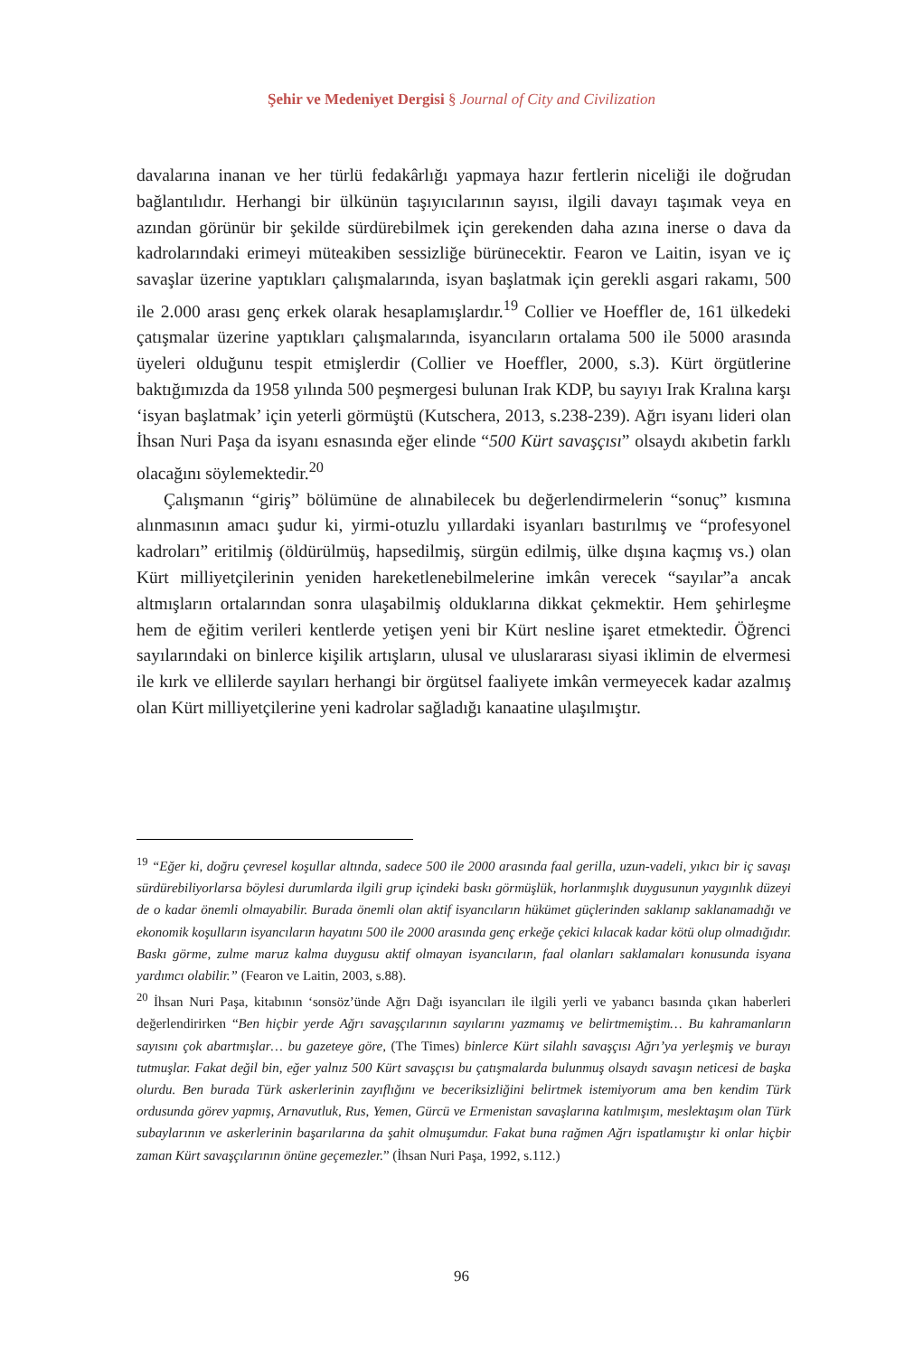Şehir ve Medeniyet Dergisi § Journal of City and Civilization
davalarına inanan ve her türlü fedakârlığı yapmaya hazır fertlerin niceliği ile doğrudan bağlantılıdır. Herhangi bir ülkünün taşıyıcılarının sayısı, ilgili davayı taşımak veya en azından görünür bir şekilde sürdürebilmek için gerekenden daha azına inerse o dava da kadrolarındaki erimeyi müteakiben sessizliğe bürünecektir. Fearon ve Laitin, isyan ve iç savaşlar üzerine yaptıkları çalışmalarında, isyan başlatmak için gerekli asgari rakamı, 500 ile 2.000 arası genç erkek olarak hesaplamışlardır.<sup>19</sup> Collier ve Hoeffler de, 161 ülkedeki çatışmalar üzerine yaptıkları çalışmalarında, isyancıların ortalama 500 ile 5000 arasında üyeleri olduğunu tespit etmişlerdir (Collier ve Hoeffler, 2000, s.3). Kürt örgütlerine baktığımızda da 1958 yılında 500 peşmergesi bulunan Irak KDP, bu sayıyı Irak Kralına karşı ‘isyan başlatmak’ için yeterli görmüştü (Kutschera, 2013, s.238-239). Ağrı isyanı lideri olan İhsan Nuri Paşa da isyanı esnasında eğer elinde “500 Kürt savaşçısı” olsaydı akıbetin farklı olacağını söylemektedir.<sup>20</sup>
Çalışmanın “giriş” bölümüne de alınabilecek bu değerlendirmelerin “sonuç” kısmına alınmasının amacı şudur ki, yirmi-otuzlu yıllardaki isyanları bastırılmış ve “profesyonel kadroları” eritilmiş (öldürülmüş, hapsedilmiş, sürgün edilmiş, ülke dışına kaçmış vs.) olan Kürt milliyetçilerinin yeniden hareketlenebilmelerine imkân verecek “sayılar”a ancak altmışların ortalarından sonra ulaşabilmiş olduklarına dikkat çekmektir. Hem şehirleşme hem de eğitim verileri kentlerde yetişen yeni bir Kürt nesline işaret etmektedir. Öğrenci sayılarındaki on binlerce kişilik artışların, ulusal ve uluslararası siyasi iklimin de elvermesi ile kırk ve ellilerde sayıları herhangi bir örgütsel faaliyete imkân vermeyecek kadar azalmış olan Kürt milliyetçilerine yeni kadrolar sağladığı kanaatine ulaşılmıştır.
<sup>19</sup> “Eğer ki, doğru çevresel koşullar altında, sadece 500 ile 2000 arasında faal gerilla, uzun-vadeli, yıkıcı bir iç savaşı sürdürebiliyorlarsa böylesi durumlarda ilgili grup içindeki baskı görmüşlük, horlanmışlık duygusunun yaygınlık düzeyi de o kadar önemli olmayabilir. Burada önemli olan aktif isyancıların hükümet güçlerinden saklanıp saklanamadığı ve ekonomik koşulların isyancıların hayatını 500 ile 2000 arasında genç erkeğe çekici kılacak kadar kötü olup olmadığıdır. Baskı görme, zulme maruz kalma duygusu aktif olmayan isyancıların, faal olanları saklamaları konusunda isyana yardımcı olabilir.” (Fearon ve Laitin, 2003, s.88).
<sup>20</sup> İhsan Nuri Paşa, kitabının ‘sonsöz’ünde Ağrı Dağı isyancıları ile ilgili yerli ve yabancı basında çıkan haberleri değerlendirirken “Ben hiçbir yerde Ağrı savaşçılarının sayılarını yazmamış ve belirtmemiştim… Bu kahramanların sayısını çok abartmışlar… bu gazeteye göre, (The Times) binlerce Kürt silahlı savaşçısı Ağrı’ya yerleşmiş ve burayı tutmuşlar. Fakat değil bin, eğer yalnız 500 Kürt savaşçısı bu çatışmalarda bulunmuş olsaydı savaşın neticesi de başka olurdu. Ben burada Türk askerlerinin zayıflığını ve beceriksizliğini belirtmek istemiyorum ama ben kendim Türk ordusunda görev yapmış, Arnavutluk, Rus, Yemen, Gürcü ve Ermenistan savaşlarına katılmışım, meslektaşım olan Türk subaylarının ve askerlerinin başarılarına da şahit olmuşumdur. Fakat buna rağmen Ağrı ispatlamıştır ki onlar hiçbir zaman Kürt savaşçılarının önüne geçemezler.” (İhsan Nuri Paşa, 1992, s.112.)
96